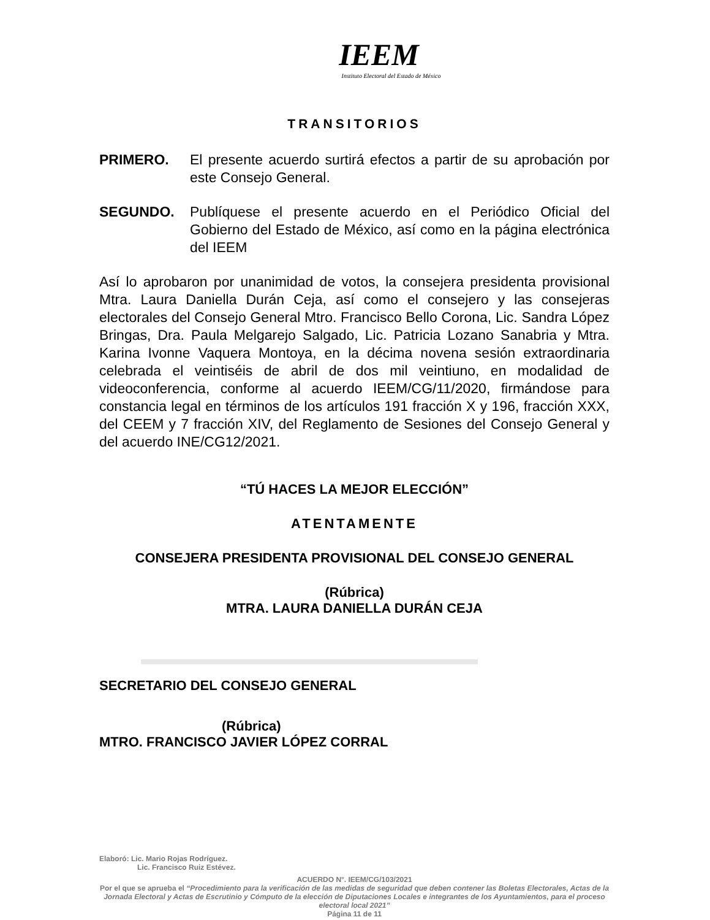IEEM
Instituto Electoral del Estado de México
TRANSITORIOS
PRIMERO. El presente acuerdo surtirá efectos a partir de su aprobación por este Consejo General.
SEGUNDO. Publíquese el presente acuerdo en el Periódico Oficial del Gobierno del Estado de México, así como en la página electrónica del IEEM
Así lo aprobaron por unanimidad de votos, la consejera presidenta provisional Mtra. Laura Daniella Durán Ceja, así como el consejero y las consejeras electorales del Consejo General Mtro. Francisco Bello Corona, Lic. Sandra López Bringas, Dra. Paula Melgarejo Salgado, Lic. Patricia Lozano Sanabria y Mtra. Karina Ivonne Vaquera Montoya, en la décima novena sesión extraordinaria celebrada el veintiséis de abril de dos mil veintiuno, en modalidad de videoconferencia, conforme al acuerdo IEEM/CG/11/2020, firmándose para constancia legal en términos de los artículos 191 fracción X y 196, fracción XXX, del CEEM y 7 fracción XIV, del Reglamento de Sesiones del Consejo General y del acuerdo INE/CG12/2021.
“TÚ HACES LA MEJOR ELECCIÓN”
ATENTAMENTE
CONSEJERA PRESIDENTA PROVISIONAL DEL CONSEJO GENERAL
(Rúbrica)
MTRA. LAURA DANIELLA DURÁN CEJA
SECRETARIO DEL CONSEJO GENERAL
(Rúbrica)
MTRO. FRANCISCO JAVIER LÓPEZ CORRAL
Elaboró: Lic. Mario Rojas Rodríguez.
Lic. Francisco Ruiz Estévez.
ACUERDO N°. IEEM/CG/103/2021
Por el que se aprueba el “Procedimiento para la verificación de las medidas de seguridad que deben contener las Boletas Electorales, Actas de la Jornada Electoral y Actas de Escrutinio y Cómputo de la elección de Diputaciones Locales e integrantes de los Ayuntamientos, para el proceso electoral local 2021”
Página 11 de 11